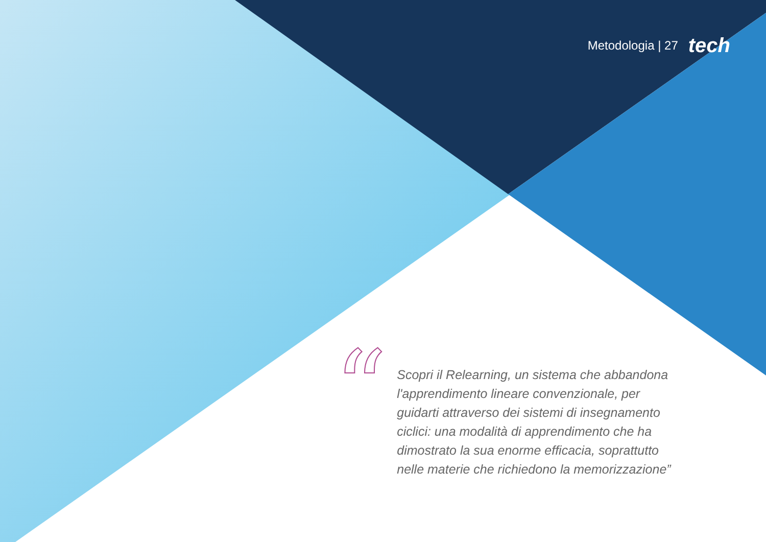Metodologia | 27 tech
“
Scopri il Relearning, un sistema che abbandona l'apprendimento lineare convenzionale, per guidarti attraverso dei sistemi di insegnamento ciclici: una modalità di apprendimento che ha dimostrato la sua enorme efficacia, soprattutto nelle materie che richiedono la memorizzazione”